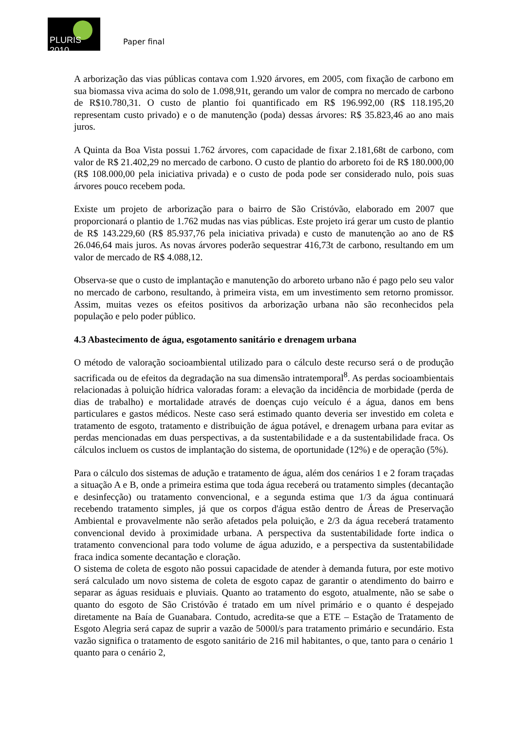PLURIS 2010
Paper final
A arborização das vias públicas contava com 1.920 árvores, em 2005, com fixação de carbono em sua biomassa viva acima do solo de 1.098,91t, gerando um valor de compra no mercado de carbono de R$10.780,31. O custo de plantio foi quantificado em R$ 196.992,00 (R$ 118.195,20 representam custo privado) e o de manutenção (poda) dessas árvores: R$ 35.823,46 ao ano mais juros.
A Quinta da Boa Vista possui 1.762 árvores, com capacidade de fixar 2.181,68t de carbono, com valor de R$ 21.402,29 no mercado de carbono. O custo de plantio do arboreto foi de R$ 180.000,00 (R$ 108.000,00 pela iniciativa privada) e o custo de poda pode ser considerado nulo, pois suas árvores pouco recebem poda.
Existe um projeto de arborização para o bairro de São Cristóvão, elaborado em 2007 que proporcionará o plantio de 1.762 mudas nas vias públicas. Este projeto irá gerar um custo de plantio de R$ 143.229,60 (R$ 85.937,76 pela iniciativa privada) e custo de manutenção ao ano de R$ 26.046,64 mais juros. As novas árvores poderão sequestrar 416,73t de carbono, resultando em um valor de mercado de R$ 4.088,12.
Observa-se que o custo de implantação e manutenção do arboreto urbano não é pago pelo seu valor no mercado de carbono, resultando, à primeira vista, em um investimento sem retorno promissor. Assim, muitas vezes os efeitos positivos da arborização urbana não são reconhecidos pela população e pelo poder público.
4.3 Abastecimento de água, esgotamento sanitário e drenagem urbana
O método de valoração socioambiental utilizado para o cálculo deste recurso será o de produção sacrificada ou de efeitos da degradação na sua dimensão intratemporal<sup>8</sup>. As perdas socioambientais relacionadas à poluição hídrica valoradas foram: a elevação da incidência de morbidade (perda de dias de trabalho) e mortalidade através de doenças cujo veículo é a água, danos em bens particulares e gastos médicos. Neste caso será estimado quanto deveria ser investido em coleta e tratamento de esgoto, tratamento e distribuição de água potável, e drenagem urbana para evitar as perdas mencionadas em duas perspectivas, a da sustentabilidade e a da sustentabilidade fraca. Os cálculos incluem os custos de implantação do sistema, de oportunidade (12%) e de operação (5%).
Para o cálculo dos sistemas de adução e tratamento de água, além dos cenários 1 e 2 foram traçadas a situação A e B, onde a primeira estima que toda água receberá ou tratamento simples (decantação e desinfecção) ou tratamento convencional, e a segunda estima que 1/3 da água continuará recebendo tratamento simples, já que os corpos d'água estão dentro de Áreas de Preservação Ambiental e provavelmente não serão afetados pela poluição, e 2/3 da água receberá tratamento convencional devido à proximidade urbana. A perspectiva da sustentabilidade forte indica o tratamento convencional para todo volume de água aduzido, e a perspectiva da sustentabilidade fraca indica somente decantação e cloração.
O sistema de coleta de esgoto não possui capacidade de atender à demanda futura, por este motivo será calculado um novo sistema de coleta de esgoto capaz de garantir o atendimento do bairro e separar as águas residuais e pluviais. Quanto ao tratamento do esgoto, atualmente, não se sabe o quanto do esgoto de São Cristóvão é tratado em um nível primário e o quanto é despejado diretamente na Baía de Guanabara. Contudo, acredita-se que a ETE – Estação de Tratamento de Esgoto Alegria será capaz de suprir a vazão de 5000l/s para tratamento primário e secundário. Esta vazão significa o tratamento de esgoto sanitário de 216 mil habitantes, o que, tanto para o cenário 1 quanto para o cenário 2,